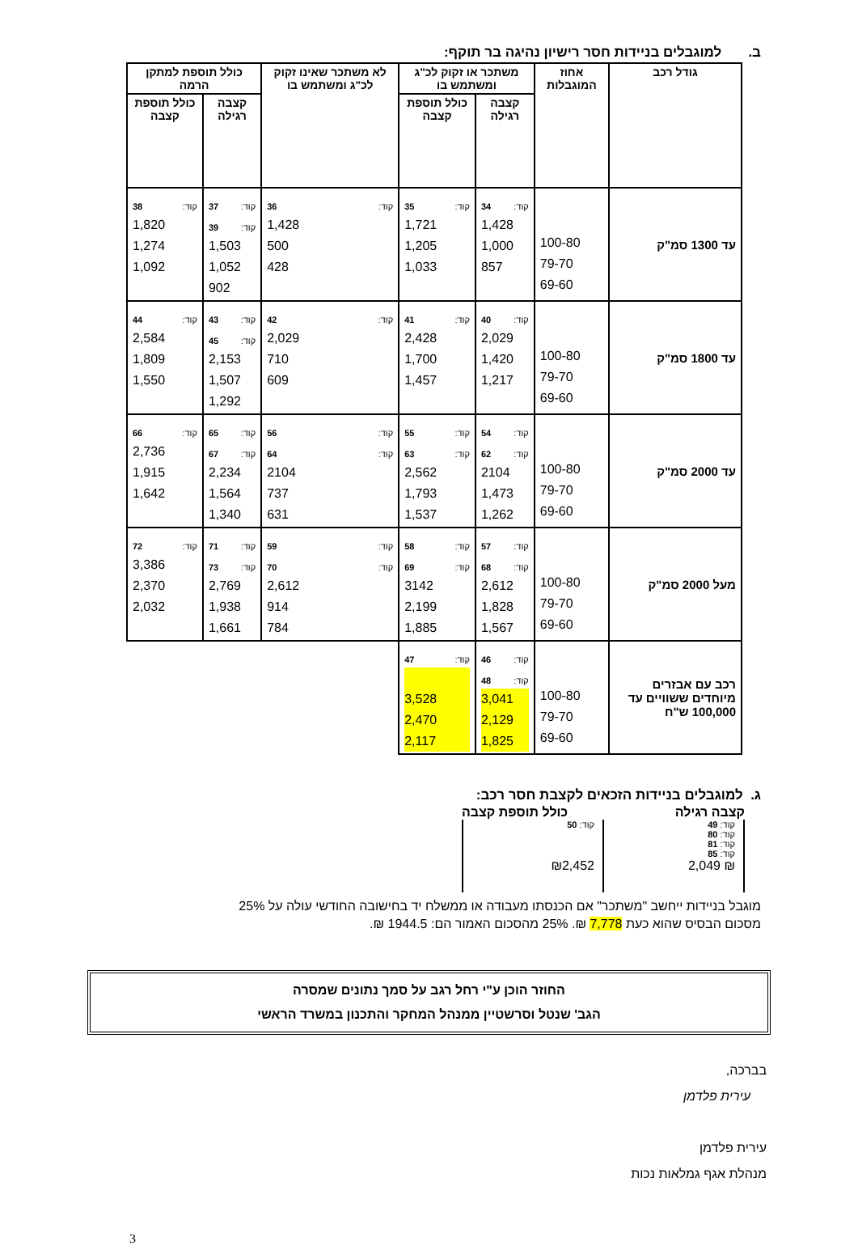ב. למוגבלים בניידות חסר רישיון נהיגה בר תוקף:
| גודל רכב | אחוז המוגבלות | משתכר או זקוק לכ"ג ומשתמש בו | | לא משתכר שאינו זקוק לכ"ג ומשתמש בו | כולל תוספת למתקן הרמה | |
| --- | --- | --- | --- | --- | --- | --- |
| | | קצבה רגילה | כולל תוספת קצבה | | קצבה רגילה | כולל תוספת קצבה |
| עד 1300 סמ"ק | 100-80 79-70 69-60 | קוד: 34 1,428 1,000 857 | קוד: 35 1,721 1,205 1,033 | קוד: 36 1,428 500 428 | קוד: 37 קוד: 39 1,503 1,052 902 | קוד: 38 1,820 1,274 1,092 |
| עד 1800 סמ"ק | 100-80 79-70 69-60 | קוד: 40 2,029 1,420 1,217 | קוד: 41 2,428 1,700 1,457 | קוד: 42 2,029 710 609 | קוד: 43 קוד: 45 2,153 1,507 1,292 | קוד: 44 2,584 1,809 1,550 |
| עד 2000 סמ"ק | 100-80 79-70 69-60 | קוד: 54 קוד: 62 2104 1,473 1,262 | קוד: 55 קוד: 63 2,562 1,793 1,537 | קוד: 56 קוד: 64 2104 737 631 | קוד: 65 קוד: 67 2,234 1,564 1,340 | קוד: 66 2,736 1,915 1,642 |
| מעל 2000 סמ"ק | 100-80 79-70 69-60 | קוד: 57 קוד: 68 2,612 1,828 1,567 | קוד: 58 קוד: 69 3142 2,199 1,885 | קוד: 59 קוד: 70 2,612 914 784 | קוד: 71 קוד: 73 2,769 1,938 1,661 | קוד: 72 3,386 2,370 2,032 |
| רכב עם אבזרים מיוחדים ששוויים עד 100,000 ש"ח | 100-80 79-70 69-60 | קוד: 46 קוד: 48 3,041 2,129 1,825 | קוד: 47 3,528 2,470 2,117 | | | |
ג. למוגבלים בניידות הזכאים לקצבת חסר רכב:
קצבה רגילה כולל תוספת קצבה
קוד: 49
קוד: 80
קוד: 81
קוד: 85
₪ 2,049
קוד: 50
₪2,452
מוגבל בניידות ייחשב "משתכר" אם הכנסתו מעבודה או ממשלח יד בחישובה החודשי עולה על 25%
מסכום הבסיס שהוא כעת 7,778 ₪. 25% מהסכום האמור הם: 1944.5 ₪.
החוזר הוכן ע"י רחל רגב על סמך נתונים שמסרה
הגב' שנטל וסרשטיין ממנהל המחקר והתכנון במשרד הראשי
בברכה,
עירית פלדמן
עירית פלדמן
מנהלת אגף גמלאות נכות
3